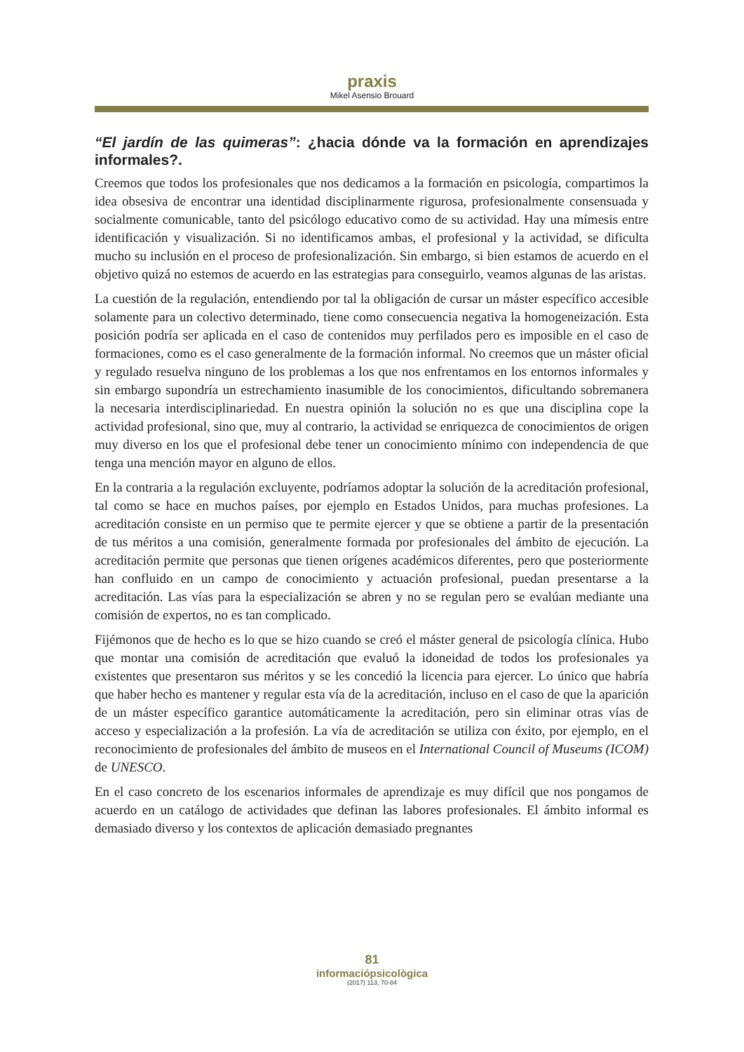praxis
Mikel Asensio Brouard
“El jardín de las quimeras”: ¿hacia dónde va la formación en aprendizajes informales?.
Creemos que todos los profesionales que nos dedicamos a la formación en psicología, compartimos la idea obsesiva de encontrar una identidad disciplinarmente rigurosa, profesionalmente consensuada y socialmente comunicable, tanto del psicólogo educativo como de su actividad. Hay una mímesis entre identificación y visualización. Si no identificamos ambas, el profesional y la actividad, se dificulta mucho su inclusión en el proceso de profesionalización. Sin embargo, si bien estamos de acuerdo en el objetivo quizá no estemos de acuerdo en las estrategias para conseguirlo, veamos algunas de las aristas.
La cuestión de la regulación, entendiendo por tal la obligación de cursar un máster específico accesible solamente para un colectivo determinado, tiene como consecuencia negativa la homogeneización. Esta posición podría ser aplicada en el caso de contenidos muy perfilados pero es imposible en el caso de formaciones, como es el caso generalmente de la formación informal. No creemos que un máster oficial y regulado resuelva ninguno de los problemas a los que nos enfrentamos en los entornos informales y sin embargo supondría un estrechamiento inasumible de los conocimientos, dificultando sobremanera la necesaria interdisciplinariedad. En nuestra opinión la solución no es que una disciplina cope la actividad profesional, sino que, muy al contrario, la actividad se enriquezca de conocimientos de origen muy diverso en los que el profesional debe tener un conocimiento mínimo con independencia de que tenga una mención mayor en alguno de ellos.
En la contraria a la regulación excluyente, podríamos adoptar la solución de la acreditación profesional, tal como se hace en muchos países, por ejemplo en Estados Unidos, para muchas profesiones. La acreditación consiste en un permiso que te permite ejercer y que se obtiene a partir de la presentación de tus méritos a una comisión, generalmente formada por profesionales del ámbito de ejecución. La acreditación permite que personas que tienen orígenes académicos diferentes, pero que posteriormente han confluido en un campo de conocimiento y actuación profesional, puedan presentarse a la acreditación. Las vías para la especialización se abren y no se regulan pero se evalúan mediante una comisión de expertos, no es tan complicado.
Fijémonos que de hecho es lo que se hizo cuando se creó el máster general de psicología clínica. Hubo que montar una comisión de acreditación que evaluó la idoneidad de todos los profesionales ya existentes que presentaron sus méritos y se les concedió la licencia para ejercer. Lo único que habría que haber hecho es mantener y regular esta vía de la acreditación, incluso en el caso de que la aparición de un máster específico garantice automáticamente la acreditación, pero sin eliminar otras vías de acceso y especialización a la profesión. La vía de acreditación se utiliza con éxito, por ejemplo, en el reconocimiento de profesionales del ámbito de museos en el International Council of Museums (ICOM) de UNESCO.
En el caso concreto de los escenarios informales de aprendizaje es muy difícil que nos pongamos de acuerdo en un catálogo de actividades que definan las labores profesionales. El ámbito informal es demasiado diverso y los contextos de aplicación demasiado pregnantes
81
informaciópsicològica
(2017) 113, 70-84